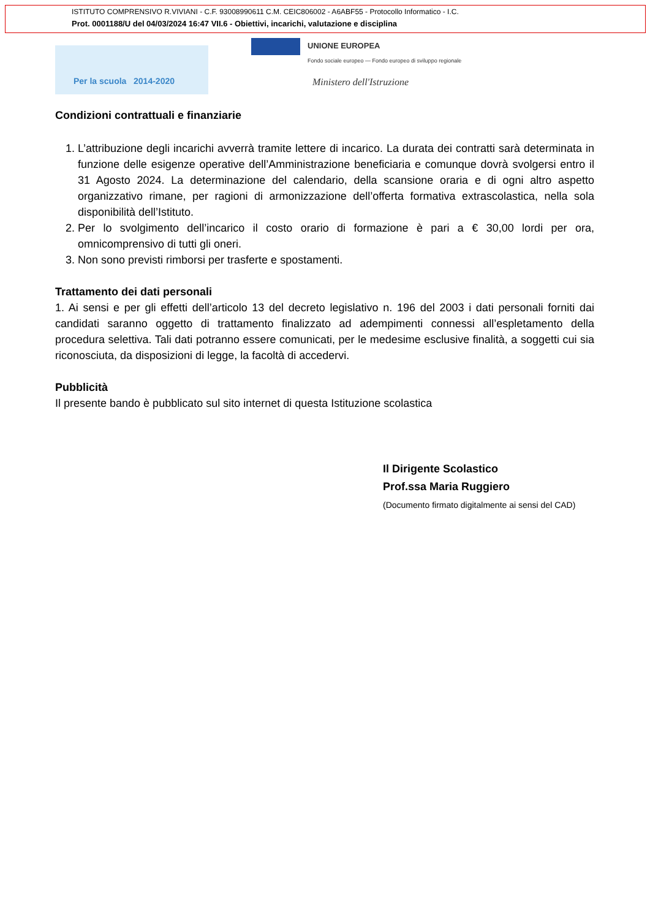ISTITUTO COMPRENSIVO R.VIVIANI - C.F. 93008990611 C.M. CEIC806002 - A6ABF55 - Protocollo Informatico - I.C.
Prot. 0001188/U del 04/03/2024 16:47 VII.6 - Obiettivi, incarichi, valutazione e disciplina
Per la scuola 2014-2020
UNIONE EUROPEA
Fondo sociale europeo — Fondo europeo di sviluppo regionale
Ministero dell'Istruzione
Condizioni contrattuali e finanziarie
1. L’attribuzione degli incarichi avverrà tramite lettere di incarico. La durata dei contratti sarà determinata in funzione delle esigenze operative dell’Amministrazione beneficiaria e comunque dovrà svolgersi entro il 31 Agosto 2024. La determinazione del calendario, della scansione oraria e di ogni altro aspetto organizzativo rimane, per ragioni di armonizzazione dell’offerta formativa extrascolastica, nella sola disponibilità dell’Istituto.
2. Per lo svolgimento dell’incarico il costo orario di formazione è pari a € 30,00 lordi per ora, omnicomprensivo di tutti gli oneri.
3. Non sono previsti rimborsi per trasferte e spostamenti.
Trattamento dei dati personali
1. Ai sensi e per gli effetti dell’articolo 13 del decreto legislativo n. 196 del 2003 i dati personali forniti dai candidati saranno oggetto di trattamento finalizzato ad adempimenti connessi all’espletamento della procedura selettiva. Tali dati potranno essere comunicati, per le medesime esclusive finalità, a soggetti cui sia riconosciuta, da disposizioni di legge, la facoltà di accedervi.
Pubblicità
Il presente bando è pubblicato sul sito internet di questa Istituzione scolastica
Il Dirigente Scolastico
Prof.ssa Maria Ruggiero
(Documento firmato digitalmente ai sensi del CAD)